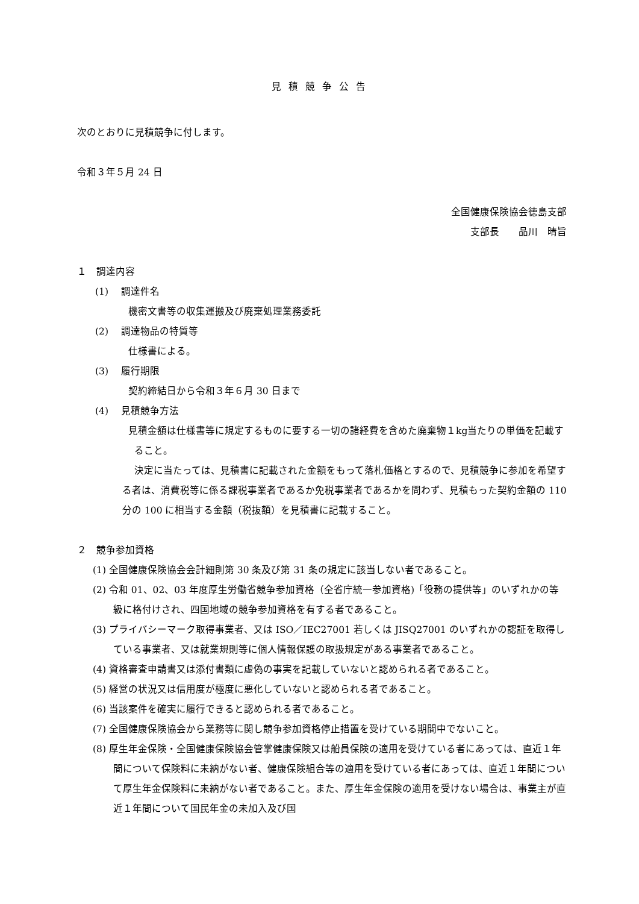見積競争公告
次のとおりに見積競争に付します。
令和３年５月 24 日
全国健康保険協会徳島支部
支部長　　品川　晴旨
１　調達内容
(1)　 調達件名
機密文書等の収集運搬及び廃棄処理業務委託
(2)　 調達物品の特質等
仕様書による。
(3)　 履行期限
契約締結日から令和３年６月 30 日まで
(4)　 見積競争方法
見積金額は仕様書等に規定するものに要する一切の諸経費を含めた廃棄物１kg当たりの単価を記載すること。
決定に当たっては、見積書に記載された金額をもって落札価格とするので、見積競争に参加を希望する者は、消費税等に係る課税事業者であるか免税事業者であるかを問わず、見積もった契約金額の 110 分の 100 に相当する金額（税抜額）を見積書に記載すること。
２　競争参加資格
(1) 全国健康保険協会会計細則第 30 条及び第 31 条の規定に該当しない者であること。
(2) 令和 01、02、03 年度厚生労働省競争参加資格（全省庁統一参加資格)「役務の提供等」のいずれかの等級に格付けされ、四国地域の競争参加資格を有する者であること。
(3) プライバシーマーク取得事業者、又は ISO／IEC27001 若しくは JISQ27001 のいずれかの認証を取得している事業者、又は就業規則等に個人情報保護の取扱規定がある事業者であること。
(4) 資格審査申請書又は添付書類に虚偽の事実を記載していないと認められる者であること。
(5) 経営の状況又は信用度が極度に悪化していないと認められる者であること。
(6) 当該案件を確実に履行できると認められる者であること。
(7) 全国健康保険協会から業務等に関し競争参加資格停止措置を受けている期間中でないこと。
(8) 厚生年金保険・全国健康保険協会管掌健康保険又は船員保険の適用を受けている者にあっては、直近１年間について保険料に未納がない者、健康保険組合等の適用を受けている者にあっては、直近１年間について厚生年金保険料に未納がない者であること。また、厚生年金保険の適用を受けない場合は、事業主が直近１年間について国民年金の未加入及び国